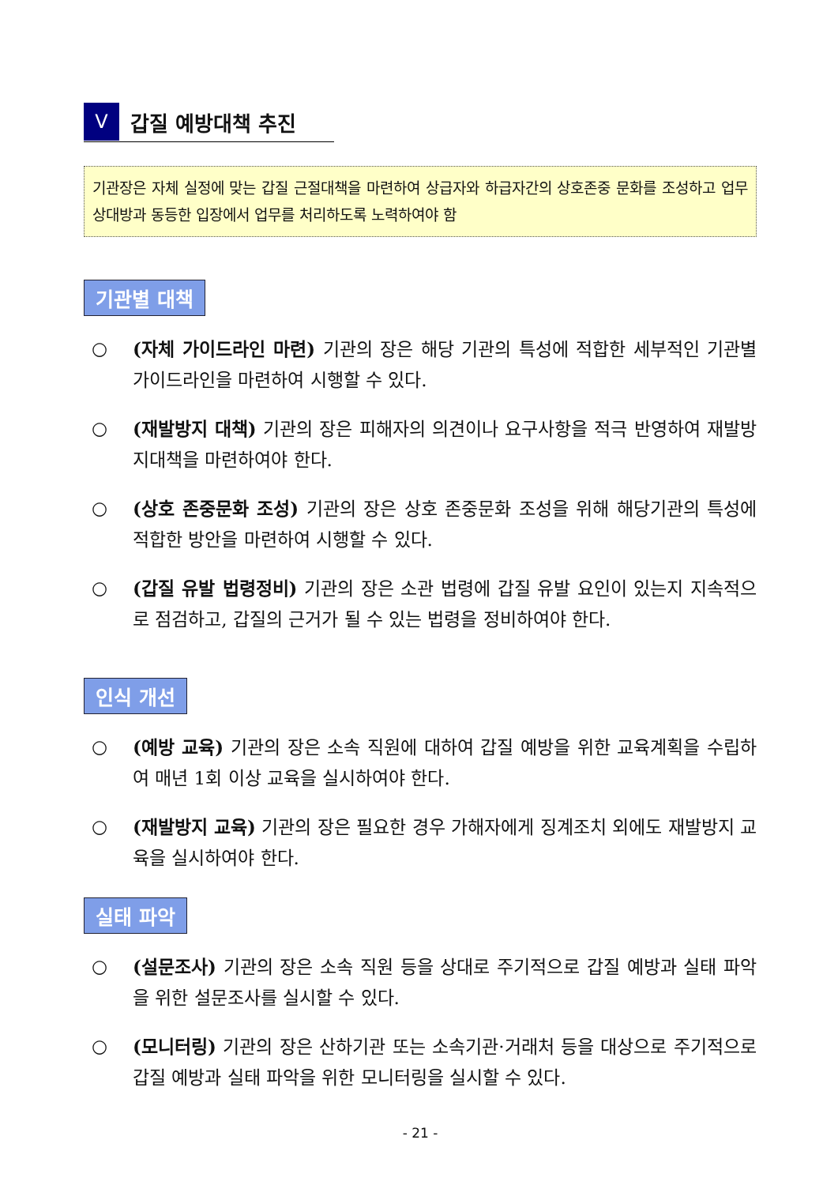Ⅴ
갑질 예방대책 추진
기관장은 자체 실정에 맞는 갑질 근절대책을 마련하여 상급자와 하급자간의 상호존중 문화를 조성하고 업무상대방과 동등한 입장에서 업무를 처리하도록 노력하여야 함
기관별 대책
○ (자체 가이드라인 마련) 기관의 장은 해당 기관의 특성에 적합한 세부적인 기관별 가이드라인을 마련하여 시행할 수 있다.
○ (재발방지 대책) 기관의 장은 피해자의 의견이나 요구사항을 적극 반영하여 재발방지대책을 마련하여야 한다.
○ (상호 존중문화 조성) 기관의 장은 상호 존중문화 조성을 위해 해당기관의 특성에 적합한 방안을 마련하여 시행할 수 있다.
○ (갑질 유발 법령정비) 기관의 장은 소관 법령에 갑질 유발 요인이 있는지 지속적으로 점검하고, 갑질의 근거가 될 수 있는 법령을 정비하여야 한다.
인식 개선
○ (예방 교육) 기관의 장은 소속 직원에 대하여 갑질 예방을 위한 교육계획을 수립하여 매년 1회 이상 교육을 실시하여야 한다.
○ (재발방지 교육) 기관의 장은 필요한 경우 가해자에게 징계조치 외에도 재발방지 교육을 실시하여야 한다.
실태 파악
○ (설문조사) 기관의 장은 소속 직원 등을 상대로 주기적으로 갑질 예방과 실태 파악을 위한 설문조사를 실시할 수 있다.
○ (모니터링) 기관의 장은 산하기관 또는 소속기관·거래처 등을 대상으로 주기적으로 갑질 예방과 실태 파악을 위한 모니터링을 실시할 수 있다.
- 21 -